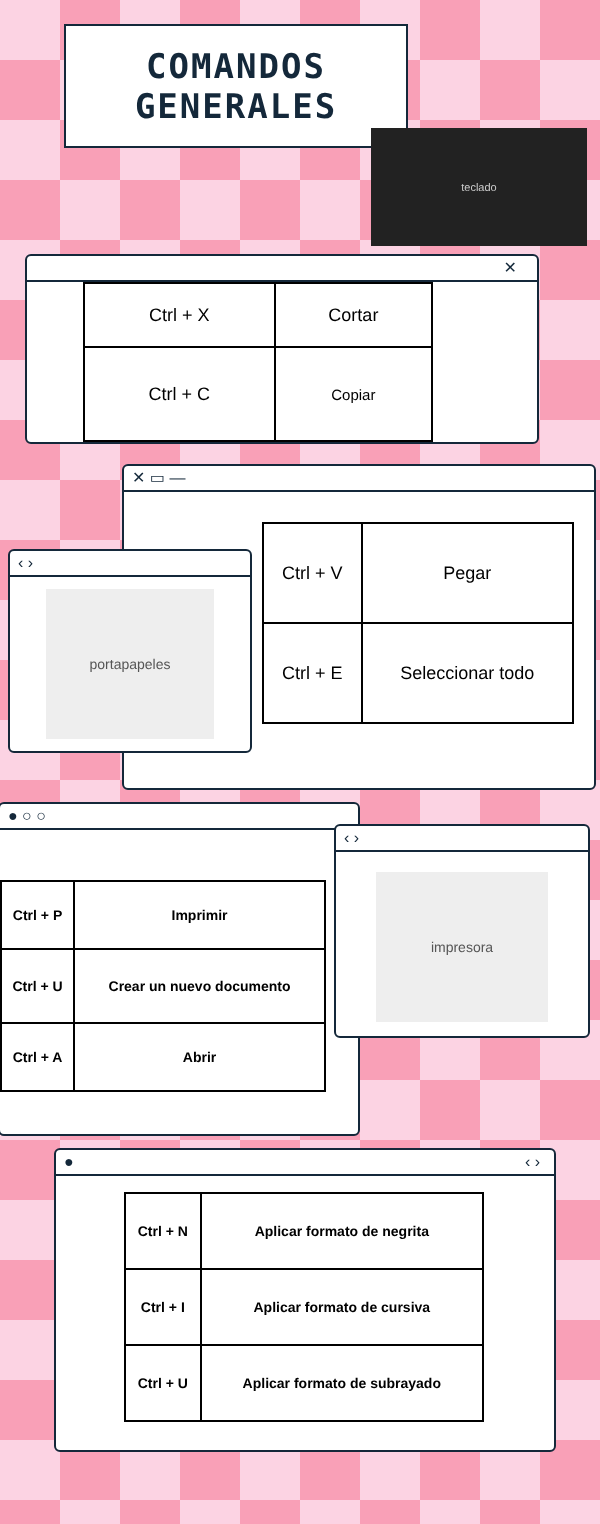COMANDOS
GENERALES
teclado
✕
| Ctrl + X | Cortar |
| Ctrl + C | Copiar |
‹ ›
portapapeles
✕ ▭ —
| Ctrl + V | Pegar |
| Ctrl + E | Seleccionar todo |
● ○ ○
| Ctrl + P | Imprimir |
| Ctrl + U | Crear un nuevo documento |
| Ctrl + A | Abrir |
‹ ›
impresora
● ‹ ›
| Ctrl + N | Aplicar formato de negrita |
| Ctrl + I | Aplicar formato de cursiva |
| Ctrl + U | Aplicar formato de subrayado |